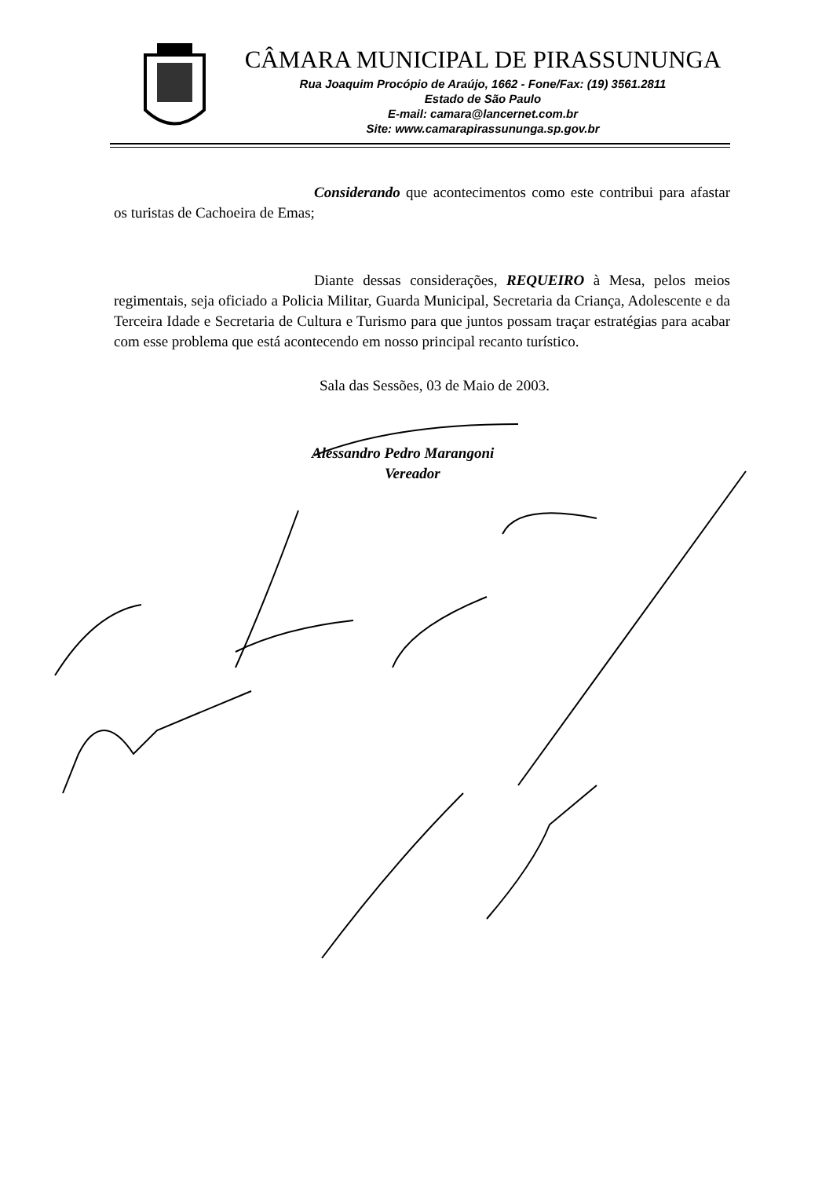CÂMARA MUNICIPAL DE PIRASSUNUNGA
Rua Joaquim Procópio de Araújo, 1662 - Fone/Fax: (19) 3561.2811
Estado de São Paulo
E-mail: camara@lancernet.com.br
Site: www.camarapirassununga.sp.gov.br
Considerando que acontecimentos como este contribui para afastar os turistas de Cachoeira de Emas;
Diante dessas considerações, REQUEIRO à Mesa, pelos meios regimentais, seja oficiado a Policia Militar, Guarda Municipal, Secretaria da Criança, Adolescente e da Terceira Idade e Secretaria de Cultura e Turismo para que juntos possam traçar estratégias para acabar com esse problema que está acontecendo em nosso principal recanto turístico.
Sala das Sessões, 03 de Maio de 2003.
Alessandro Pedro Marangoni
Vereador